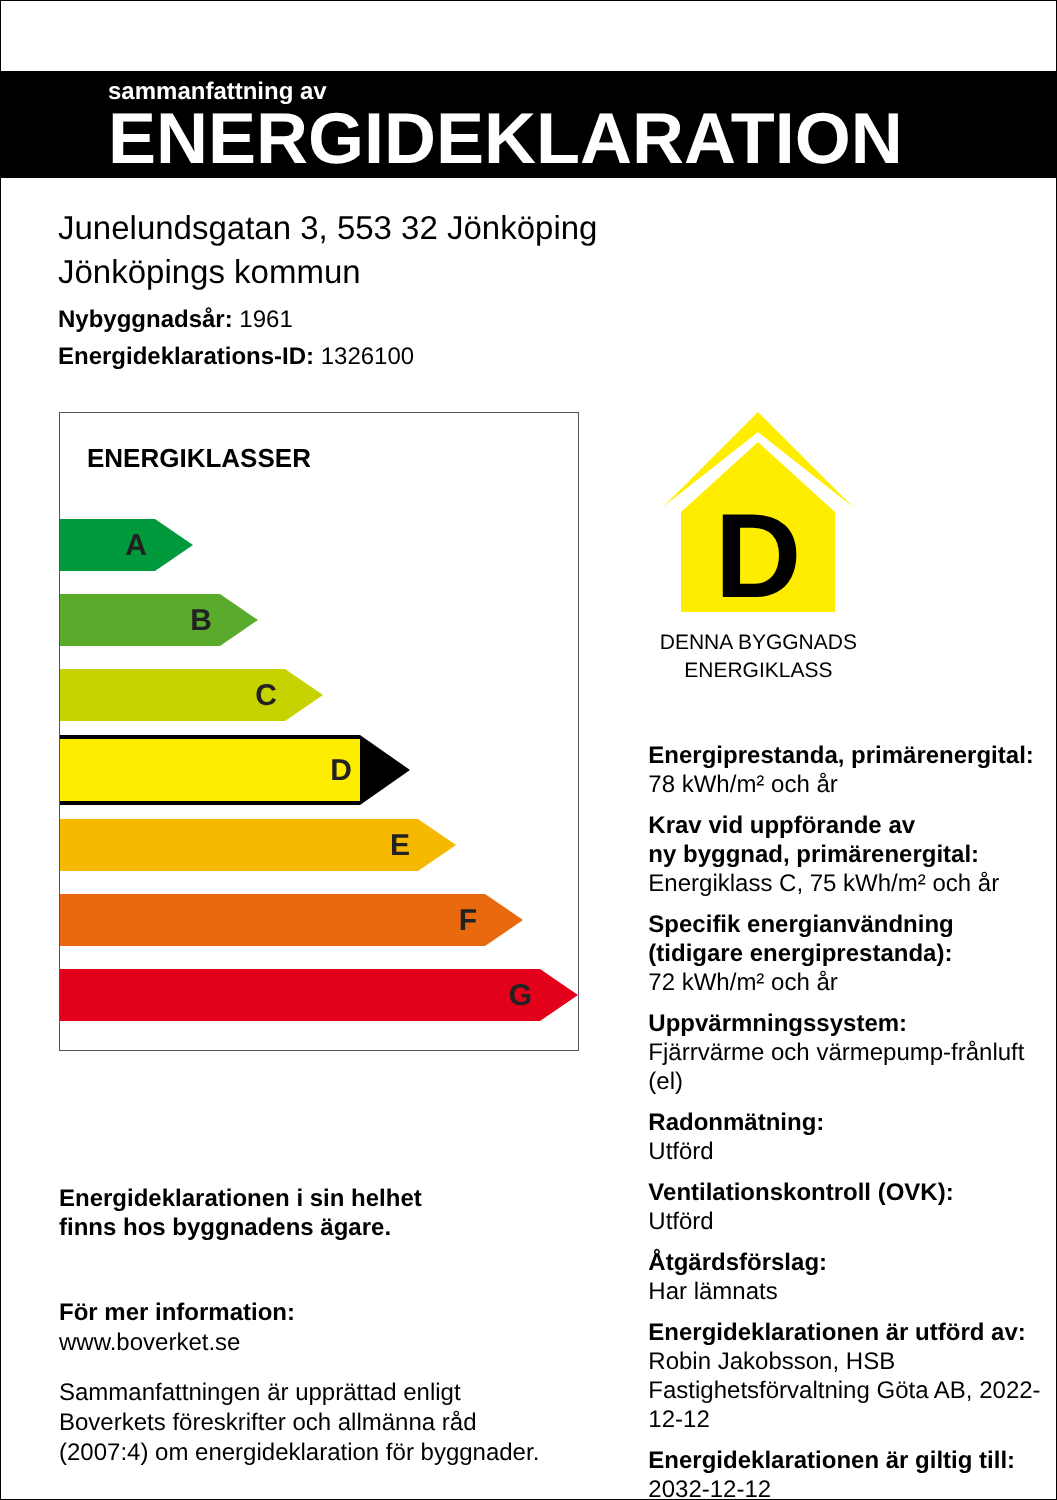sammanfattning av
ENERGIDEKLARATION
Junelundsgatan 3, 553 32 Jönköping
Jönköpings kommun
Nybyggnadsår: 1961
Energideklarations-ID: 1326100
ENERGIKLASSER
A
B
C
D
E
F
G
Energideklarationen i sin helhet
finns hos byggnadens ägare.
För mer information:
www.boverket.se
Sammanfattningen är upprättad enligt
Boverkets föreskrifter och allmänna råd
(2007:4) om energideklaration för byggnader.
D
DENNA BYGGNADS
ENERGIKLASS
Energiprestanda, primärenergital:
78 kWh/m² och år
Krav vid uppförande av
ny byggnad, primärenergital:
Energiklass C, 75 kWh/m² och år
Specifik energianvändning
(tidigare energiprestanda):
72 kWh/m² och år
Uppvärmningssystem:
Fjärrvärme och värmepump-frånluft (el)
Radonmätning:
Utförd
Ventilationskontroll (OVK):
Utförd
Åtgärdsförslag:
Har lämnats
Energideklarationen är utförd av:
Robin Jakobsson, HSB Fastighetsförvaltning Göta AB, 2022-12-12
Energideklarationen är giltig till:
2032-12-12